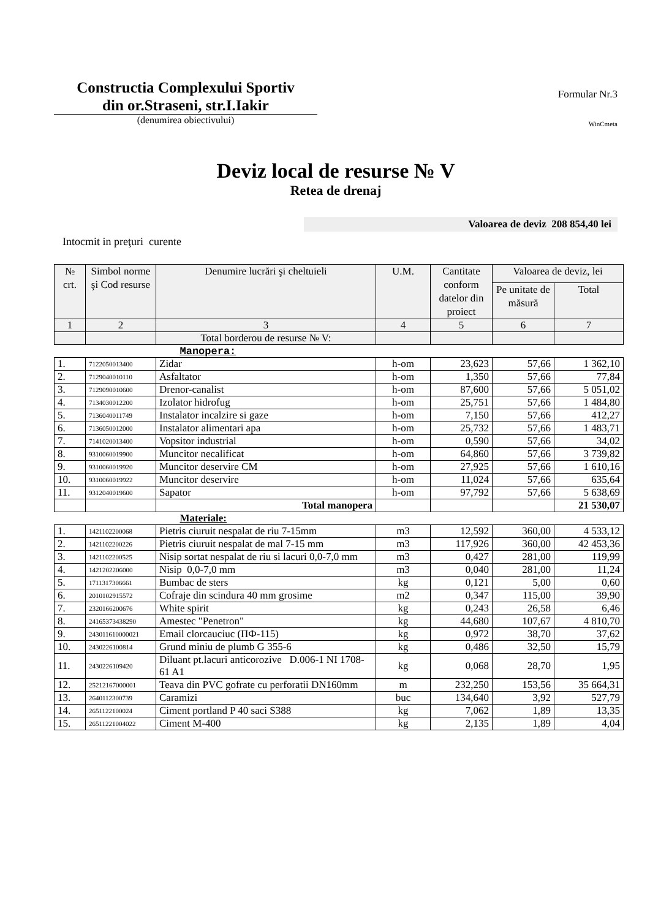Constructia Complexului Sportiv
din or.Straseni, str.I.Iakir
(denumirea obiectivului)
Formular Nr.3
WinCmeta
Deviz local de resurse № V
Retea de drenaj
Valoarea de deviz 208 854,40 lei
Intocmit in preţuri curente
| № crt. | Simbol norme şi Cod resurse | Denumire lucrări şi cheltuieli | U.M. | Cantitate conform datelor din proiect | Valoarea de deviz, lei | |
| --- | --- | --- | --- | --- | --- | --- |
| | | | | | Pe unitate de măsură | Total |
| 1 | 2 | 3 | 4 | 5 | 6 | 7 |
| | | Total borderou de resurse № V: | | | | |
| Manopera: | | | | | | |
| 1. | 7122050013400 | Zidar | h-om | 23,623 | 57,66 | 1 362,10 |
| 2. | 7129040010110 | Asfaltator | h-om | 1,350 | 57,66 | 77,84 |
| 3. | 7129090010600 | Drenor-canalist | h-om | 87,600 | 57,66 | 5 051,02 |
| 4. | 7134030012200 | Izolator hidrofug | h-om | 25,751 | 57,66 | 1 484,80 |
| 5. | 7136040011749 | Instalator incalzire si gaze | h-om | 7,150 | 57,66 | 412,27 |
| 6. | 7136050012000 | Instalator alimentari apa | h-om | 25,732 | 57,66 | 1 483,71 |
| 7. | 7141020013400 | Vopsitor industrial | h-om | 0,590 | 57,66 | 34,02 |
| 8. | 9310060019900 | Muncitor necalificat | h-om | 64,860 | 57,66 | 3 739,82 |
| 9. | 9310060019920 | Muncitor deservire CM | h-om | 27,925 | 57,66 | 1 610,16 |
| 10. | 9310060019922 | Muncitor deservire | h-om | 11,024 | 57,66 | 635,64 |
| 11. | 9312040019600 | Sapator | h-om | 97,792 | 57,66 | 5 638,69 |
| | | Total manopera | | | | 21 530,07 |
| Materiale: | | | | | | |
| 1. | 1421102200068 | Pietris ciuruit nespalat de riu 7-15mm | m3 | 12,592 | 360,00 | 4 533,12 |
| 2. | 1421102200226 | Pietris ciuruit nespalat de mal 7-15 mm | m3 | 117,926 | 360,00 | 42 453,36 |
| 3. | 1421102200525 | Nisip sortat nespalat de riu si lacuri 0,0-7,0 mm | m3 | 0,427 | 281,00 | 119,99 |
| 4. | 1421202206000 | Nisip 0,0-7,0 mm | m3 | 0,040 | 281,00 | 11,24 |
| 5. | 1711317306661 | Bumbac de sters | kg | 0,121 | 5,00 | 0,60 |
| 6. | 2010102915572 | Cofraje din scindura 40 mm grosime | m2 | 0,347 | 115,00 | 39,90 |
| 7. | 2320166200676 | White spirit | kg | 0,243 | 26,58 | 6,46 |
| 8. | 24165373438290 | Amestec "Penetron" | kg | 44,680 | 107,67 | 4 810,70 |
| 9. | 243011610000021 | Email clorcauciuc (ПФ-115) | kg | 0,972 | 38,70 | 37,62 |
| 10. | 2430226100814 | Grund miniu de plumb G 355-6 | kg | 0,486 | 32,50 | 15,79 |
| 11. | 2430226109420 | Diluant pt.lacuri anticorozive D.006-1 NI 1708-61 A1 | kg | 0,068 | 28,70 | 1,95 |
| 12. | 25212167000001 | Teava din PVC gofrate cu perforatii DN160mm | m | 232,250 | 153,56 | 35 664,31 |
| 13. | 2640112300739 | Caramizi | buc | 134,640 | 3,92 | 527,79 |
| 14. | 2651122100024 | Ciment portland P 40 saci S388 | kg | 7,062 | 1,89 | 13,35 |
| 15. | 26511221004022 | Ciment M-400 | kg | 2,135 | 1,89 | 4,04 |